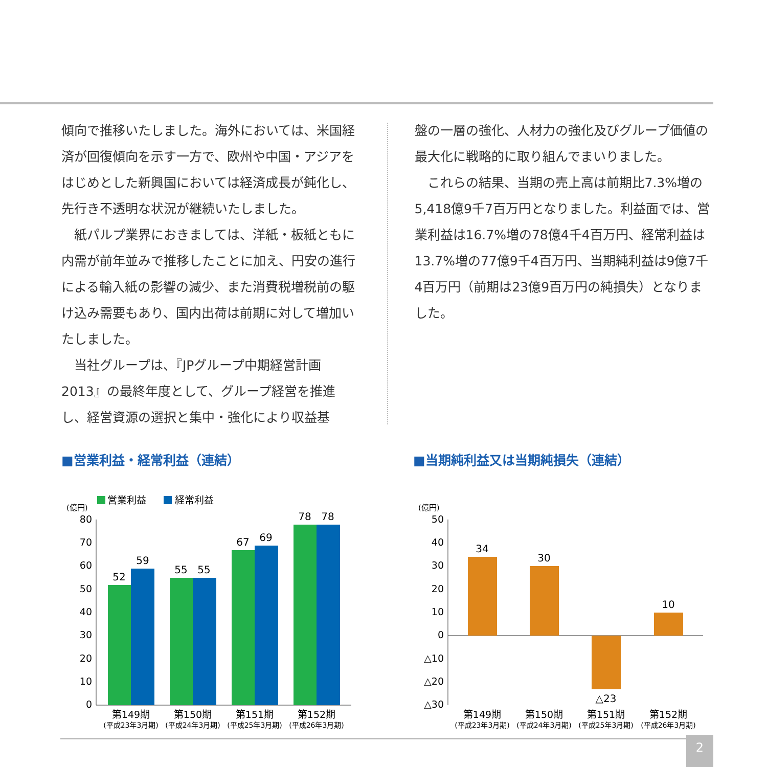傾向で推移いたしました。海外においては、米国経済が回復傾向を示す一方で、欧州や中国・アジアをはじめとした新興国においては経済成長が鈍化し、先行き不透明な状況が継続いたしました。
　紙パルプ業界におきましては、洋紙・板紙ともに内需が前年並みで推移したことに加え、円安の進行による輸入紙の影響の減少、また消費税増税前の駆け込み需要もあり、国内出荷は前期に対して増加いたしました。
　当社グループは、『JPグループ中期経営計画2013』の最終年度として、グループ経営を推進し、経営資源の選択と集中・強化により収益基
盤の一層の強化、人材力の強化及びグループ価値の最大化に戦略的に取り組んでまいりました。
　これらの結果、当期の売上高は前期比7.3%増の5,418億9千7百万円となりました。利益面では、営業利益は16.7%増の78億4千4百万円、経常利益は13.7%増の77億9千4百万円、当期純利益は9億7千4百万円（前期は23億9百万円の純損失）となりました。
■営業利益・経常利益（連結）
営業利益
経常利益
(億円)
80
70
60
50
40
30
20
10
0
52
59
55
55
67
69
78
78
第149期
第150期
第151期
第152期
(平成23年3月期)
(平成24年3月期)
(平成25年3月期)
(平成26年3月期)
■当期純利益又は当期純損失（連結）
(億円)
50
40
30
20
10
0
△10
△20
△30
34
30
△23
10
第149期
第150期
第151期
第152期
(平成23年3月期)
(平成24年3月期)
(平成25年3月期)
(平成26年3月期)
2